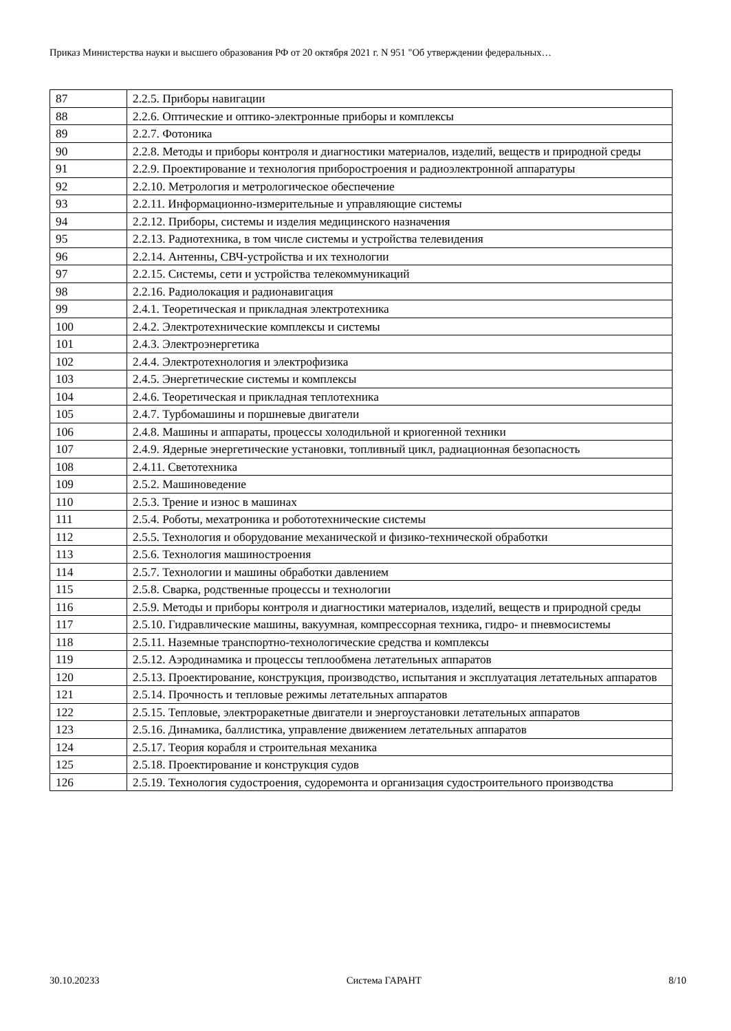Приказ Министерства науки и высшего образования РФ от 20 октября 2021 г. N 951 "Об утверждении федеральных…
| 87 | 2.2.5. Приборы навигации |
| 88 | 2.2.6. Оптические и оптико-электронные приборы и комплексы |
| 89 | 2.2.7. Фотоника |
| 90 | 2.2.8. Методы и приборы контроля и диагностики материалов, изделий, веществ и природной среды |
| 91 | 2.2.9. Проектирование и технология приборостроения и радиоэлектронной аппаратуры |
| 92 | 2.2.10. Метрология и метрологическое обеспечение |
| 93 | 2.2.11. Информационно-измерительные и управляющие системы |
| 94 | 2.2.12. Приборы, системы и изделия медицинского назначения |
| 95 | 2.2.13. Радиотехника, в том числе системы и устройства телевидения |
| 96 | 2.2.14. Антенны, СВЧ-устройства и их технологии |
| 97 | 2.2.15. Системы, сети и устройства телекоммуникаций |
| 98 | 2.2.16. Радиолокация и радионавигация |
| 99 | 2.4.1. Теоретическая и прикладная электротехника |
| 100 | 2.4.2. Электротехнические комплексы и системы |
| 101 | 2.4.3. Электроэнергетика |
| 102 | 2.4.4. Электротехнология и электрофизика |
| 103 | 2.4.5. Энергетические системы и комплексы |
| 104 | 2.4.6. Теоретическая и прикладная теплотехника |
| 105 | 2.4.7. Турбомашины и поршневые двигатели |
| 106 | 2.4.8. Машины и аппараты, процессы холодильной и криогенной техники |
| 107 | 2.4.9. Ядерные энергетические установки, топливный цикл, радиационная безопасность |
| 108 | 2.4.11. Светотехника |
| 109 | 2.5.2. Машиноведение |
| 110 | 2.5.3. Трение и износ в машинах |
| 111 | 2.5.4. Роботы, мехатроника и робототехнические системы |
| 112 | 2.5.5. Технология и оборудование механической и физико-технической обработки |
| 113 | 2.5.6. Технология машиностроения |
| 114 | 2.5.7. Технологии и машины обработки давлением |
| 115 | 2.5.8. Сварка, родственные процессы и технологии |
| 116 | 2.5.9. Методы и приборы контроля и диагностики материалов, изделий, веществ и природной среды |
| 117 | 2.5.10. Гидравлические машины, вакуумная, компрессорная техника, гидро- и пневмосистемы |
| 118 | 2.5.11. Наземные транспортно-технологические средства и комплексы |
| 119 | 2.5.12. Аэродинамика и процессы теплообмена летательных аппаратов |
| 120 | 2.5.13. Проектирование, конструкция, производство, испытания и эксплуатация летательных аппаратов |
| 121 | 2.5.14. Прочность и тепловые режимы летательных аппаратов |
| 122 | 2.5.15. Тепловые, электроракетные двигатели и энергоустановки летательных аппаратов |
| 123 | 2.5.16. Динамика, баллистика, управление движением летательных аппаратов |
| 124 | 2.5.17. Теория корабля и строительная механика |
| 125 | 2.5.18. Проектирование и конструкция судов |
| 126 | 2.5.19. Технология судостроения, судоремонта и организация судостроительного производства |
30.10.20233 Система ГАРАНТ 8/10